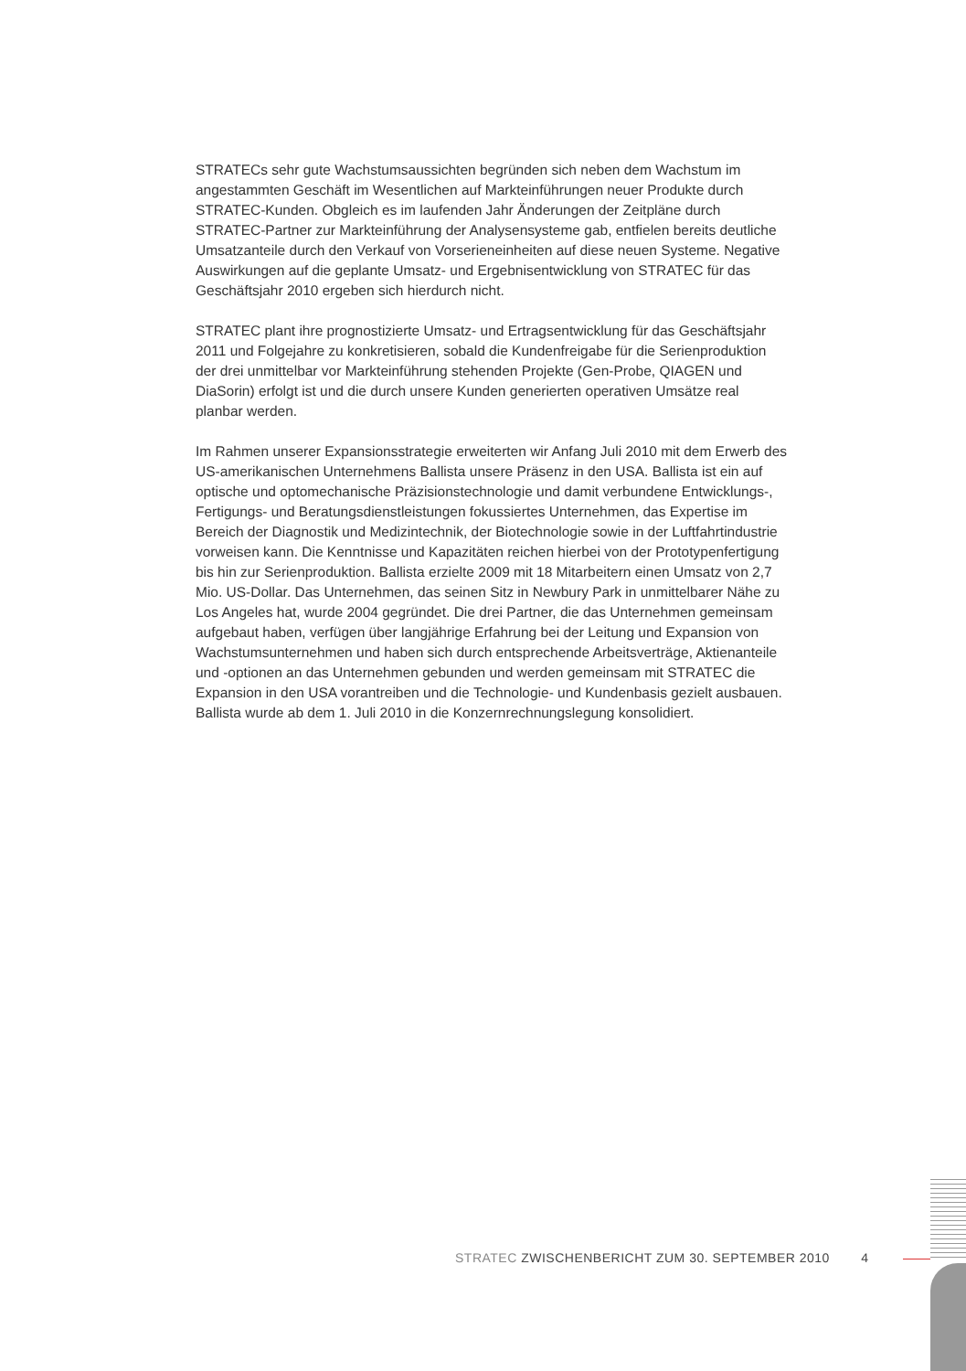STRATECs sehr gute Wachstumsaussichten begründen sich neben dem Wachstum im angestammten Geschäft im Wesentlichen auf Markteinführungen neuer Produkte durch STRATEC-Kunden. Obgleich es im laufenden Jahr Änderungen der Zeitpläne durch STRATEC-Partner zur Markteinführung der Analysensysteme gab, entfielen bereits deutliche Umsatzanteile durch den Verkauf von Vorserieneinheiten auf diese neuen Systeme. Negative Auswirkungen auf die geplante Umsatz- und Ergebnisentwicklung von STRATEC für das Geschäftsjahr 2010 ergeben sich hierdurch nicht.
STRATEC plant ihre prognostizierte Umsatz- und Ertragsentwicklung für das Geschäftsjahr 2011 und Folgejahre zu konkretisieren, sobald die Kundenfreigabe für die Serienproduktion der drei unmittelbar vor Markteinführung stehenden Projekte (Gen-Probe, QIAGEN und DiaSorin) erfolgt ist und die durch unsere Kunden generierten operativen Umsätze real planbar werden.
Im Rahmen unserer Expansionsstrategie erweiterten wir Anfang Juli 2010 mit dem Erwerb des US-amerikanischen Unternehmens Ballista unsere Präsenz in den USA. Ballista ist ein auf optische und optomechanische Präzisionstechnologie und damit verbundene Entwicklungs-, Fertigungs- und Beratungsdienstleistungen fokussiertes Unternehmen, das Expertise im Bereich der Diagnostik und Medizintechnik, der Biotechnologie sowie in der Luftfahrtindustrie vorweisen kann. Die Kenntnisse und Kapazitäten reichen hierbei von der Prototypenfertigung bis hin zur Serienproduktion. Ballista erzielte 2009 mit 18 Mitarbeitern einen Umsatz von 2,7 Mio. US-Dollar. Das Unternehmen, das seinen Sitz in Newbury Park in unmittelbarer Nähe zu Los Angeles hat, wurde 2004 gegründet. Die drei Partner, die das Unternehmen gemeinsam aufgebaut haben, verfügen über langjährige Erfahrung bei der Leitung und Expansion von Wachstumsunternehmen und haben sich durch entsprechende Arbeitsverträge, Aktienanteile und -optionen an das Unternehmen gebunden und werden gemeinsam mit STRATEC die Expansion in den USA vorantreiben und die Technologie- und Kundenbasis gezielt ausbauen. Ballista wurde ab dem 1. Juli 2010 in die Konzernrechnungslegung konsolidiert.
STRATEC ZWISCHENBERICHT ZUM 30. SEPTEMBER 2010 4